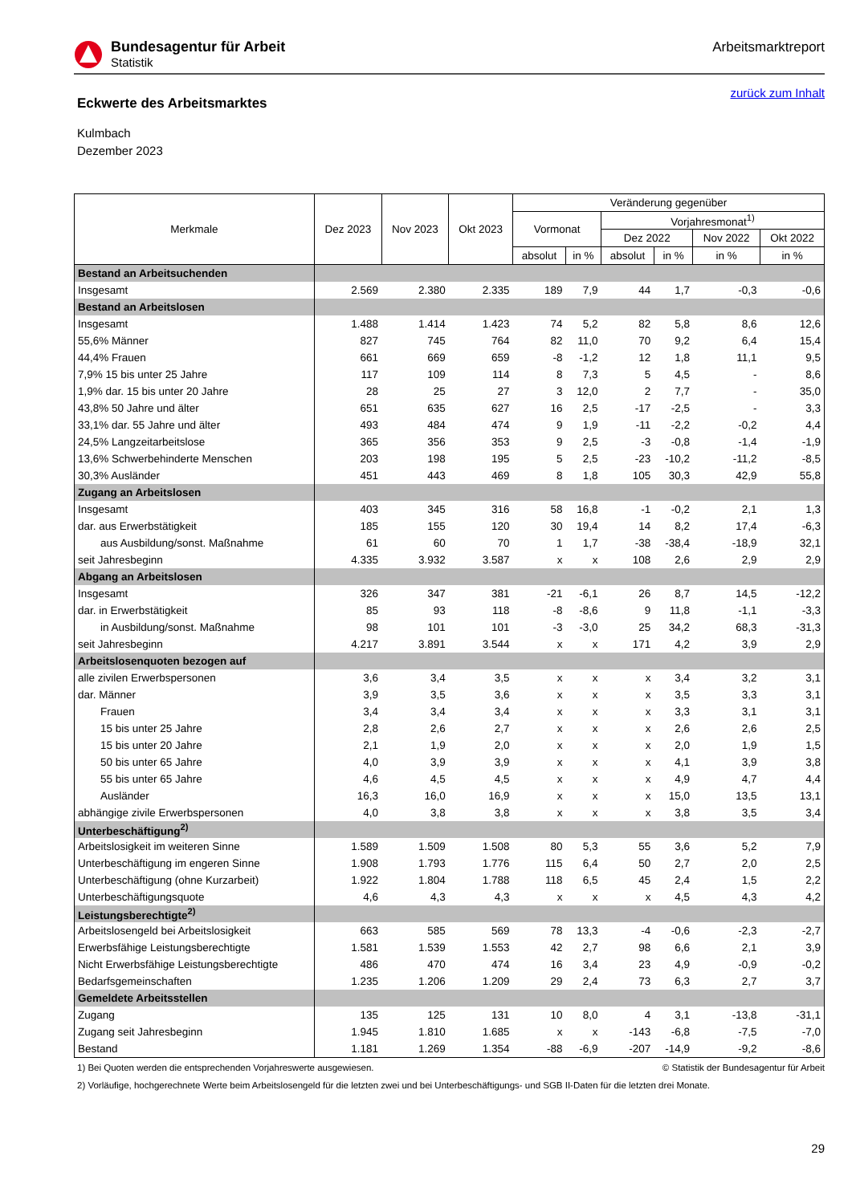Bundesagentur für Arbeit
Statistik
Arbeitsmarktreport
Eckwerte des Arbeitsmarktes
zurück zum Inhalt
Kulmbach
Dezember 2023
| Merkmale | Dez 2023 | Nov 2023 | Okt 2023 | Veränderung gegenüber | | | | | |
| --- | --- | --- | --- | --- | --- | --- | --- | --- | --- |
| | | | | Vormonat | | Vorjahresmonat<sup>1)</sup> | | | |
| | | | | | | Dez 2022 | | Nov 2022 | Okt 2022 |
| | | | | absolut | in % | absolut | in % | in % | in % |
| Bestand an Arbeitsuchenden | | | | | | | | | |
| Insgesamt | 2.569 | 2.380 | 2.335 | 189 | 7,9 | 44 | 1,7 | -0,3 | -0,6 |
| Bestand an Arbeitslosen | | | | | | | | | |
| Insgesamt | 1.488 | 1.414 | 1.423 | 74 | 5,2 | 82 | 5,8 | 8,6 | 12,6 |
| 55,6% Männer | 827 | 745 | 764 | 82 | 11,0 | 70 | 9,2 | 6,4 | 15,4 |
| 44,4% Frauen | 661 | 669 | 659 | -8 | -1,2 | 12 | 1,8 | 11,1 | 9,5 |
| 7,9% 15 bis unter 25 Jahre | 117 | 109 | 114 | 8 | 7,3 | 5 | 4,5 | - | 8,6 |
| 1,9% dar. 15 bis unter 20 Jahre | 28 | 25 | 27 | 3 | 12,0 | 2 | 7,7 | - | 35,0 |
| 43,8% 50 Jahre und älter | 651 | 635 | 627 | 16 | 2,5 | -17 | -2,5 | - | 3,3 |
| 33,1% dar. 55 Jahre und älter | 493 | 484 | 474 | 9 | 1,9 | -11 | -2,2 | -0,2 | 4,4 |
| 24,5% Langzeitarbeitslose | 365 | 356 | 353 | 9 | 2,5 | -3 | -0,8 | -1,4 | -1,9 |
| 13,6% Schwerbehinderte Menschen | 203 | 198 | 195 | 5 | 2,5 | -23 | -10,2 | -11,2 | -8,5 |
| 30,3% Ausländer | 451 | 443 | 469 | 8 | 1,8 | 105 | 30,3 | 42,9 | 55,8 |
| Zugang an Arbeitslosen | | | | | | | | | |
| Insgesamt | 403 | 345 | 316 | 58 | 16,8 | -1 | -0,2 | 2,1 | 1,3 |
| dar. aus Erwerbstätigkeit | 185 | 155 | 120 | 30 | 19,4 | 14 | 8,2 | 17,4 | -6,3 |
| aus Ausbildung/sonst. Maßnahme | 61 | 60 | 70 | 1 | 1,7 | -38 | -38,4 | -18,9 | 32,1 |
| seit Jahresbeginn | 4.335 | 3.932 | 3.587 | x | x | 108 | 2,6 | 2,9 | 2,9 |
| Abgang an Arbeitslosen | | | | | | | | | |
| Insgesamt | 326 | 347 | 381 | -21 | -6,1 | 26 | 8,7 | 14,5 | -12,2 |
| dar. in Erwerbstätigkeit | 85 | 93 | 118 | -8 | -8,6 | 9 | 11,8 | -1,1 | -3,3 |
| in Ausbildung/sonst. Maßnahme | 98 | 101 | 101 | -3 | -3,0 | 25 | 34,2 | 68,3 | -31,3 |
| seit Jahresbeginn | 4.217 | 3.891 | 3.544 | x | x | 171 | 4,2 | 3,9 | 2,9 |
| Arbeitslosenquoten bezogen auf | | | | | | | | | |
| alle zivilen Erwerbspersonen | 3,6 | 3,4 | 3,5 | x | x | x | 3,4 | 3,2 | 3,1 |
| dar. Männer | 3,9 | 3,5 | 3,6 | x | x | x | 3,5 | 3,3 | 3,1 |
| Frauen | 3,4 | 3,4 | 3,4 | x | x | x | 3,3 | 3,1 | 3,1 |
| 15 bis unter 25 Jahre | 2,8 | 2,6 | 2,7 | x | x | x | 2,6 | 2,6 | 2,5 |
| 15 bis unter 20 Jahre | 2,1 | 1,9 | 2,0 | x | x | x | 2,0 | 1,9 | 1,5 |
| 50 bis unter 65 Jahre | 4,0 | 3,9 | 3,9 | x | x | x | 4,1 | 3,9 | 3,8 |
| 55 bis unter 65 Jahre | 4,6 | 4,5 | 4,5 | x | x | x | 4,9 | 4,7 | 4,4 |
| Ausländer | 16,3 | 16,0 | 16,9 | x | x | x | 15,0 | 13,5 | 13,1 |
| abhängige zivile Erwerbspersonen | 4,0 | 3,8 | 3,8 | x | x | x | 3,8 | 3,5 | 3,4 |
| Unterbeschäftigung<sup>2)</sup> | | | | | | | | | |
| Arbeitslosigkeit im weiteren Sinne | 1.589 | 1.509 | 1.508 | 80 | 5,3 | 55 | 3,6 | 5,2 | 7,9 |
| Unterbeschäftigung im engeren Sinne | 1.908 | 1.793 | 1.776 | 115 | 6,4 | 50 | 2,7 | 2,0 | 2,5 |
| Unterbeschäftigung (ohne Kurzarbeit) | 1.922 | 1.804 | 1.788 | 118 | 6,5 | 45 | 2,4 | 1,5 | 2,2 |
| Unterbeschäftigungsquote | 4,6 | 4,3 | 4,3 | x | x | x | 4,5 | 4,3 | 4,2 |
| Leistungsberechtigte<sup>2)</sup> | | | | | | | | | |
| Arbeitslosengeld bei Arbeitslosigkeit | 663 | 585 | 569 | 78 | 13,3 | -4 | -0,6 | -2,3 | -2,7 |
| Erwerbsfähige Leistungsberechtigte | 1.581 | 1.539 | 1.553 | 42 | 2,7 | 98 | 6,6 | 2,1 | 3,9 |
| Nicht Erwerbsfähige Leistungsberechtigte | 486 | 470 | 474 | 16 | 3,4 | 23 | 4,9 | -0,9 | -0,2 |
| Bedarfsgemeinschaften | 1.235 | 1.206 | 1.209 | 29 | 2,4 | 73 | 6,3 | 2,7 | 3,7 |
| Gemeldete Arbeitsstellen | | | | | | | | | |
| Zugang | 135 | 125 | 131 | 10 | 8,0 | 4 | 3,1 | -13,8 | -31,1 |
| Zugang seit Jahresbeginn | 1.945 | 1.810 | 1.685 | x | x | -143 | -6,8 | -7,5 | -7,0 |
| Bestand | 1.181 | 1.269 | 1.354 | -88 | -6,9 | -207 | -14,9 | -9,2 | -8,6 |
1) Bei Quoten werden die entsprechenden Vorjahreswerte ausgewiesen. © Statistik der Bundesagentur für Arbeit
2) Vorläufige, hochgerechnete Werte beim Arbeitslosengeld für die letzten zwei und bei Unterbeschäftigungs- und SGB II-Daten für die letzten drei Monate.
29